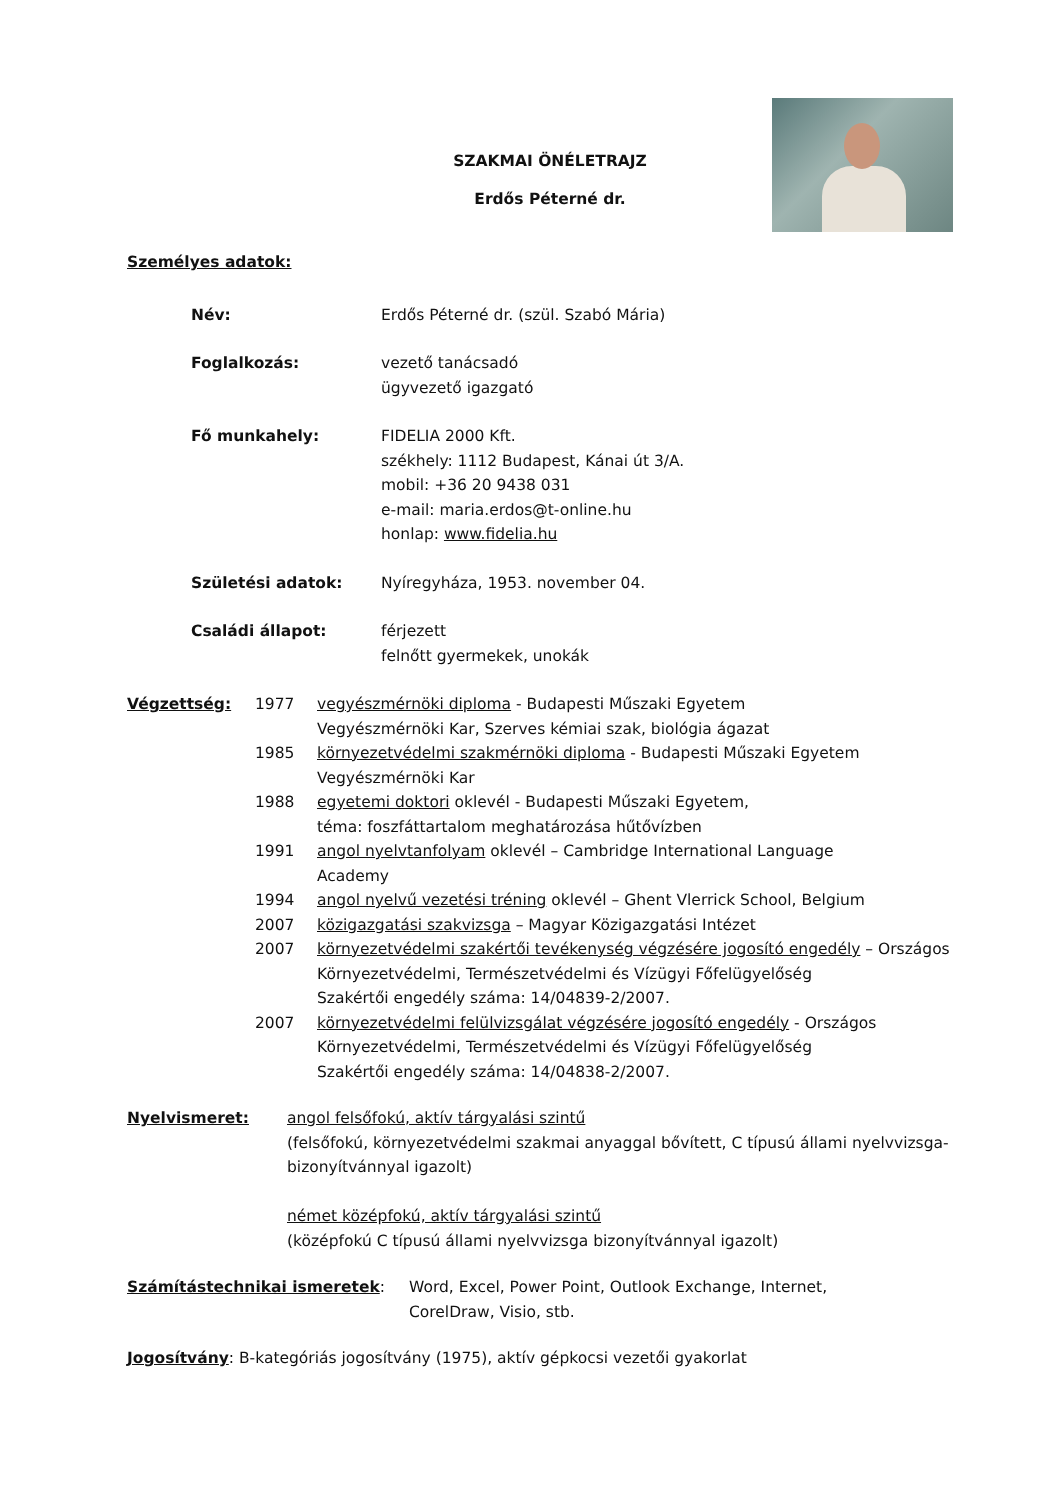SZAKMAI ÖNÉLETRAJZ
Erdős Péterné dr.
Személyes adatok:
Név: Erdős Péterné dr. (szül. Szabó Mária)
Foglalkozás: vezető tanácsadó
ügyvezető igazgató
Fő munkahely: FIDELIA 2000 Kft.
székhely: 1112 Budapest, Kánai út 3/A.
mobil: +36 20 9438 031
e-mail: maria.erdos@t-online.hu
honlap: www.fidelia.hu
Születési adatok: Nyíregyháza, 1953. november 04.
Családi állapot: férjezett
felnőtt gyermekek, unokák
Végzettség: 1977 vegyészmérnöki diploma - Budapesti Műszaki Egyetem
Vegyészmérnöki Kar, Szerves kémiai szak, biológia ágazat
1985 környezetvédelmi szakmérnöki diploma - Budapesti Műszaki Egyetem
Vegyészmérnöki Kar
1988 egyetemi doktori oklevél - Budapesti Műszaki Egyetem,
téma: foszfáttartalom meghatározása hűtővízben
1991 angol nyelvtanfolyam oklevél – Cambridge International Language
Academy
1994 angol nyelvű vezetési tréning oklevél – Ghent Vlerrick School, Belgium
2007 közigazgatási szakvizsga – Magyar Közigazgatási Intézet
2007 környezetvédelmi szakértői tevékenység végzésére jogosító engedély – Országos Környezetvédelmi, Természetvédelmi és Vízügyi Főfelügyelőség
Szakértői engedély száma: 14/04839-2/2007.
2007 környezetvédelmi felülvizsgálat végzésére jogosító engedély - Országos Környezetvédelmi, Természetvédelmi és Vízügyi Főfelügyelőség
Szakértői engedély száma: 14/04838-2/2007.
Nyelvismeret: angol felsőfokú, aktív tárgyalási szintű
(felsőfokú, környezetvédelmi szakmai anyaggal bővített, C típusú állami nyelvvizsga- bizonyítvánnyal igazolt)
német középfokú, aktív tárgyalási szintű
(középfokú C típusú állami nyelvvizsga bizonyítvánnyal igazolt)
Számítástechnikai ismeretek: Word, Excel, Power Point, Outlook Exchange, Internet,
CorelDraw, Visio, stb.
Jogosítvány: B-kategóriás jogosítvány (1975), aktív gépkocsi vezetői gyakorlat